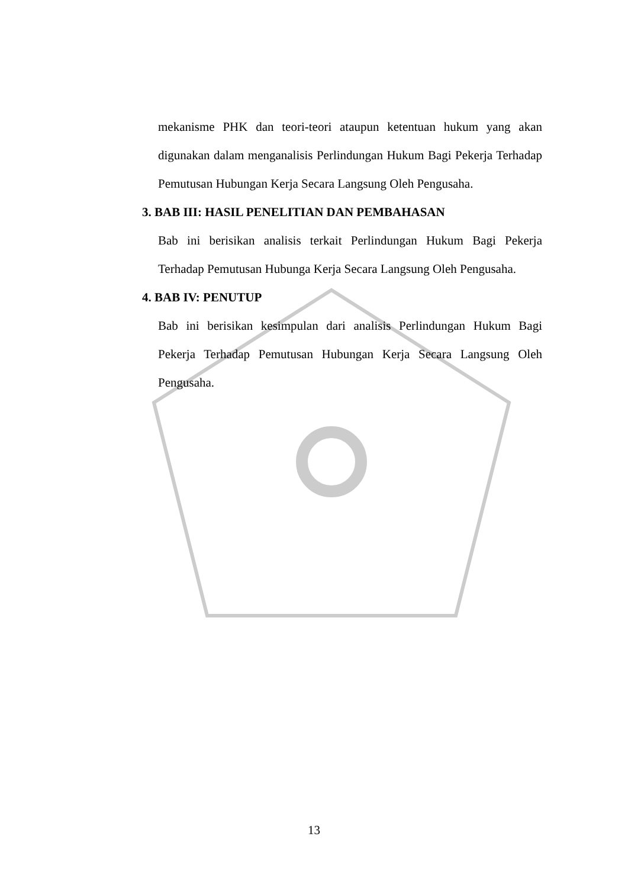mekanisme PHK dan teori-teori ataupun ketentuan hukum yang akan digunakan dalam menganalisis Perlindungan Hukum Bagi Pekerja Terhadap Pemutusan Hubungan Kerja Secara Langsung Oleh Pengusaha.
3. BAB III: HASIL PENELITIAN DAN PEMBAHASAN
Bab ini berisikan analisis terkait Perlindungan Hukum Bagi Pekerja Terhadap Pemutusan Hubunga Kerja Secara Langsung Oleh Pengusaha.
4. BAB IV: PENUTUP
Bab ini berisikan kesimpulan dari analisis Perlindungan Hukum Bagi Pekerja Terhadap Pemutusan Hubungan Kerja Secara Langsung Oleh Pengusaha.
13